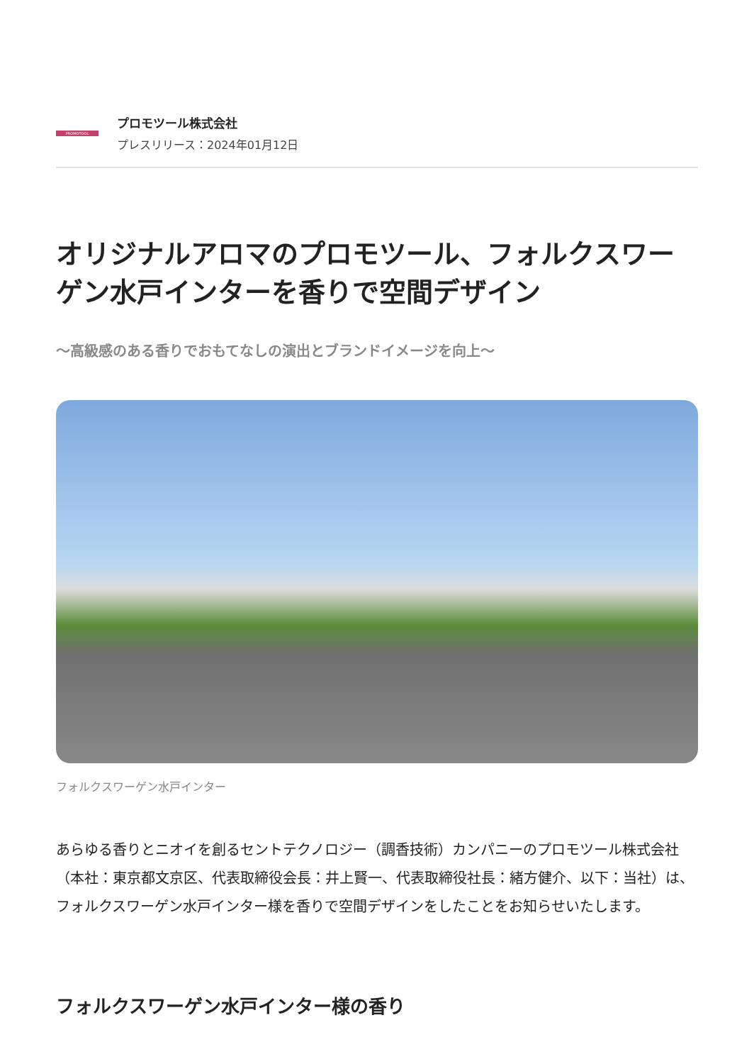PROMOTOOL
プロモツール株式会社
プレスリリース：2024年01月12日
オリジナルアロマのプロモツール、フォルクスワーゲン水戸インターを香りで空間デザイン
～高級感のある香りでおもてなしの演出とブランドイメージを向上～
フォルクスワーゲン水戸インター
あらゆる香りとニオイを創るセントテクノロジー（調香技術）カンパニーのプロモツール株式会社（本社：東京都文京区、代表取締役会長：井上賢一、代表取締役社長：緒方健介、以下：当社）は、フォルクスワーゲン水戸インター様を香りで空間デザインをしたことをお知らせいたします。
フォルクスワーゲン水戸インター様の香り